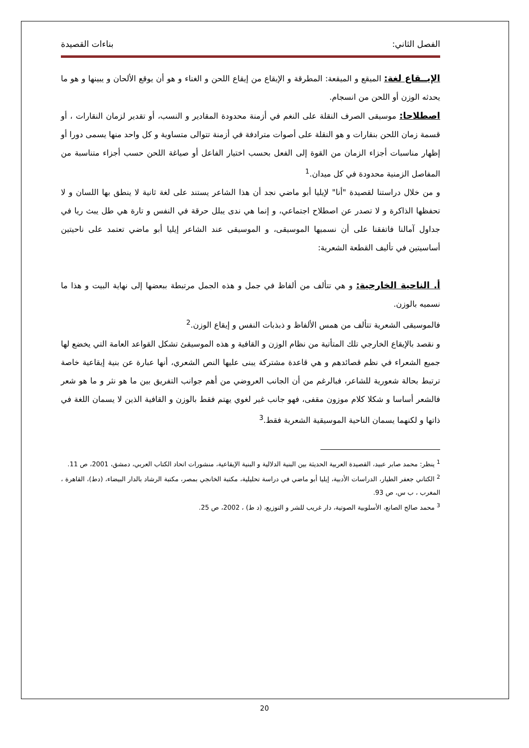الفصل الثاني: بناءات القصيدة
الإيــقاع لغة: الميقع و الميقعة: المطرقة و الإيقاع من إيقاع اللحن و الغناء و هو أن يوقع الألحان و يبينها و هو ما يحدثه الوزن أو اللحن من انسجام.
اصطلاحا: موسيقى الصرف النقلة على النغم في أزمنة محدودة المقادير و النسب، أو تقدير لزمان النقارات ، أو قسمة زمان اللحن بنقارات و هو النقلة على أصوات مترادفة في أزمنة تتوالى متساوية و كل واحد منها يسمى دورا أو إظهار مناسبات أجزاء الزمان من القوة إلى الفعل بحسب اختيار الفاعل أو صياغة اللحن حسب أجزاء متناسبة من المفاصل الزمنية محدودة في كل ميدان.<sup>1</sup>
و من خلال دراستنا لقصيدة "أنا" لإيليا أبو ماضي نجد أن هذا الشاعر يستند على لغة ثانية لا ينطق بها اللسان و لا تحفظها الذاكرة و لا تصدر عن اصطلاح اجتماعي، و إنما هي ندى يبلل حرقة في النفس و تارة هي طل يبث ريا في جداول آمالنا فاتفقنا على أن نسميها الموسيقى، و الموسيقى عند الشاعر إيليا أبو ماضي تعتمد على ناحيتين أساسيتين في تأليف القطعة الشعرية:
أ. الناحية الخارجية: و هي تتألف من ألفاظ في جمل و هذه الجمل مرتبطة ببعضها إلى نهاية البيت و هذا ما نسميه بالوزن.
فالموسيقى الشعرية تتألف من همس الألفاظ و ذبذبات النفس و إيقاع الوزن.<sup>2</sup>
و نقصد بالإيقاع الخارجي تلك المتأتية من نظام الوزن و القافية و هذه الموسيقئ تشكل القواعد العامة التي يخضع لها جميع الشعراء في نظم قصائدهم و هي قاعدة مشتركة يبنى عليها النص الشعري، أنها عبارة عن بنية إيقاعية خاصة ترتبط بحالة شعورية للشاعر، فبالرغم من أن الجانب العروضي من أهم جوانب التفريق بين ما هو نثر و ما هو شعر فالشعر أساسا و شكلا كلام موزون مقفى، فهو جانب غير لغوي يهتم فقط بالوزن و القافية الذين لا يسمان اللغة في ذاتها و لكنهما يسمان الناحية الموسيقية الشعرية فقط.<sup>3</sup>
<sup>1</sup> ينظر: محمد صابر عبيد، القصيدة العربية الحديثة بين البنية الدلالية و البنية الإيقاعية، منشورات اتحاد الكتاب العربي، دمشق، 2001، ص 11.
<sup>2</sup> الكتاني جعفر الطيار، الدراسات الأدبية، إيليا أبو ماضي في دراسة تحليلية، مكتبة الخانجي بمصر، مكتبة الرشاد بالدار البيضاء، (دط)، القاهرة ، المغرب ، ب س، ص 93.
<sup>3</sup> محمد صالح الصانع، الأسلوبية الصوتية، دار غريب للشر و التوزيع، (د ط) ، 2002، ص 25.
20